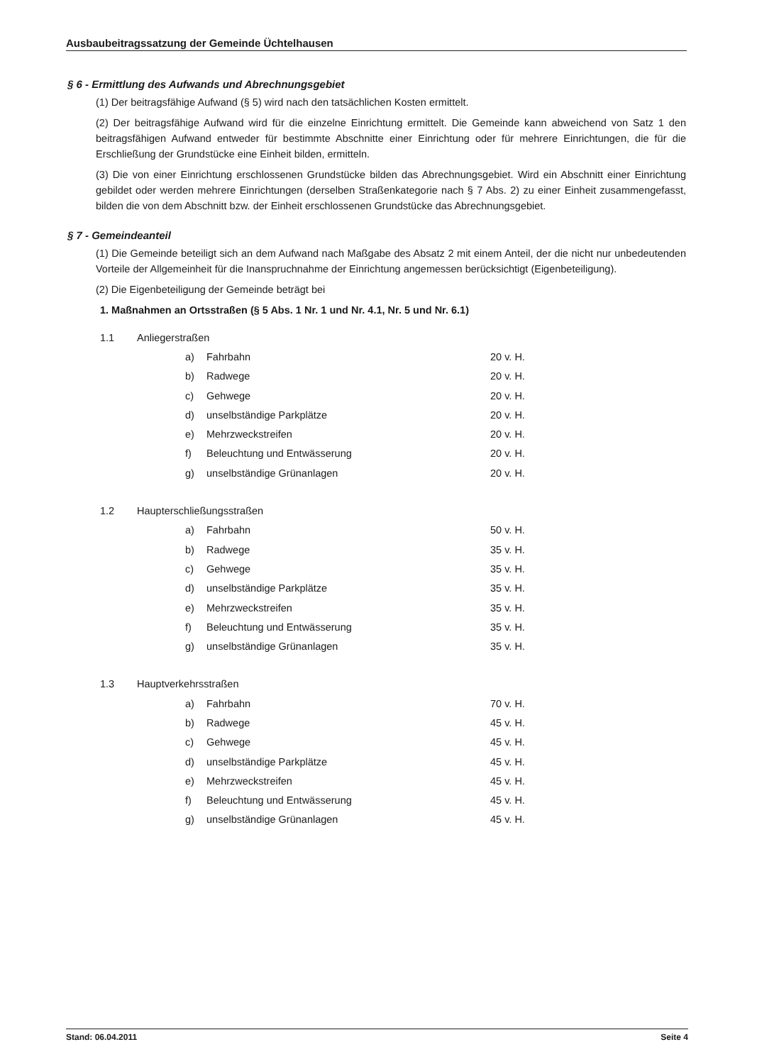Ausbaubeitragssatzung der Gemeinde Üchtelhausen
§ 6 - Ermittlung des Aufwands und Abrechnungsgebiet
(1) Der beitragsfähige Aufwand (§ 5) wird nach den tatsächlichen Kosten ermittelt.
(2) Der beitragsfähige Aufwand wird für die einzelne Einrichtung ermittelt. Die Gemeinde kann abweichend von Satz 1 den beitragsfähigen Aufwand entweder für bestimmte Abschnitte einer Einrichtung oder für mehrere Einrichtungen, die für die Erschließung der Grundstücke eine Einheit bilden, ermitteln.
(3) Die von einer Einrichtung erschlossenen Grundstücke bilden das Abrechnungsgebiet. Wird ein Abschnitt einer Einrichtung gebildet oder werden mehrere Einrichtungen (derselben Straßenkategorie nach § 7 Abs. 2) zu einer Einheit zusammengefasst, bilden die von dem Abschnitt bzw. der Einheit erschlossenen Grundstücke das Abrechnungsgebiet.
§ 7 - Gemeindeanteil
(1) Die Gemeinde beteiligt sich an dem Aufwand nach Maßgabe des Absatz 2 mit einem Anteil, der die nicht nur unbedeutenden Vorteile der Allgemeinheit für die Inanspruchnahme der Einrichtung angemessen berücksichtigt (Eigenbeteiligung).
(2) Die Eigenbeteiligung der Gemeinde beträgt bei
1. Maßnahmen an Ortsstraßen (§ 5 Abs. 1 Nr. 1 und Nr. 4.1, Nr. 5 und Nr. 6.1)
| 1.1 | Anliegerstraßen | | |
| | a) | Fahrbahn | 20 v. H. |
| | b) | Radwege | 20 v. H. |
| | c) | Gehwege | 20 v. H. |
| | d) | unselbständige Parkplätze | 20 v. H. |
| | e) | Mehrzweckstreifen | 20 v. H. |
| | f) | Beleuchtung und Entwässerung | 20 v. H. |
| | g) | unselbständige Grünanlagen | 20 v. H. |
| 1.2 | Haupterschließungsstraßen | | |
| | a) | Fahrbahn | 50 v. H. |
| | b) | Radwege | 35 v. H. |
| | c) | Gehwege | 35 v. H. |
| | d) | unselbständige Parkplätze | 35 v. H. |
| | e) | Mehrzweckstreifen | 35 v. H. |
| | f) | Beleuchtung und Entwässerung | 35 v. H. |
| | g) | unselbständige Grünanlagen | 35 v. H. |
| 1.3 | Hauptverkehrsstraßen | | |
| | a) | Fahrbahn | 70 v. H. |
| | b) | Radwege | 45 v. H. |
| | c) | Gehwege | 45 v. H. |
| | d) | unselbständige Parkplätze | 45 v. H. |
| | e) | Mehrzweckstreifen | 45 v. H. |
| | f) | Beleuchtung und Entwässerung | 45 v. H. |
| | g) | unselbständige Grünanlagen | 45 v. H. |
Stand: 06.04.2011 Seite 4